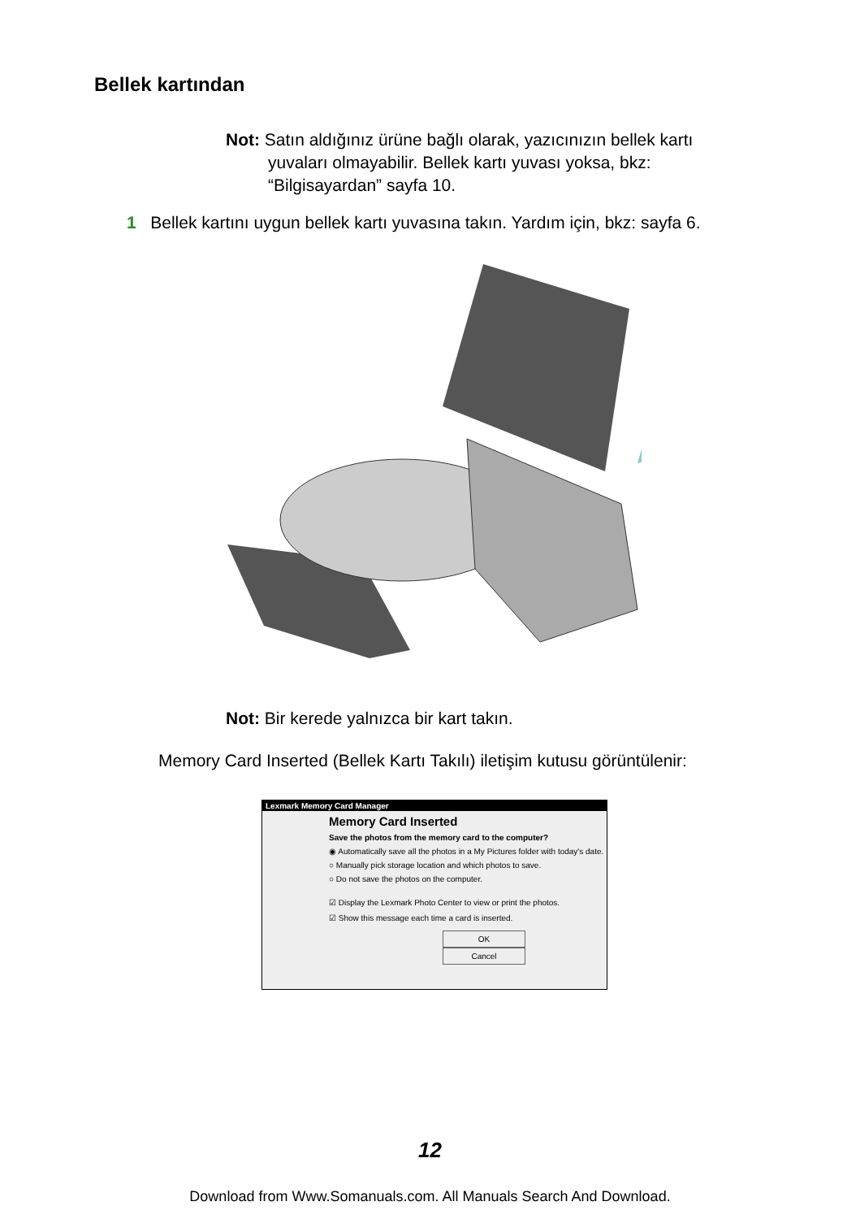Bellek kartından
Not: Satın aldığınız ürüne bağlı olarak, yazıcınızın bellek kartı
yuvaları olmayabilir. Bellek kartı yuvası yoksa, bkz:
“Bilgisayardan” sayfa 10.
1 Bellek kartını uygun bellek kartı yuvasına takın. Yardım için, bkz: sayfa 6.
Not: Bir kerede yalnızca bir kart takın.
Memory Card Inserted (Bellek Kartı Takılı) iletişim kutusu görüntülenir:
Lexmark Memory Card Manager
Memory Card Inserted
Save the photos from the memory card to the computer?
◉ Automatically save all the photos in a My Pictures folder with today's date.
○ Manually pick storage location and which photos to save.
○ Do not save the photos on the computer.
☑ Display the Lexmark Photo Center to view or print the photos.
☑ Show this message each time a card is inserted.
OK Cancel
12
Download from Www.Somanuals.com. All Manuals Search And Download.